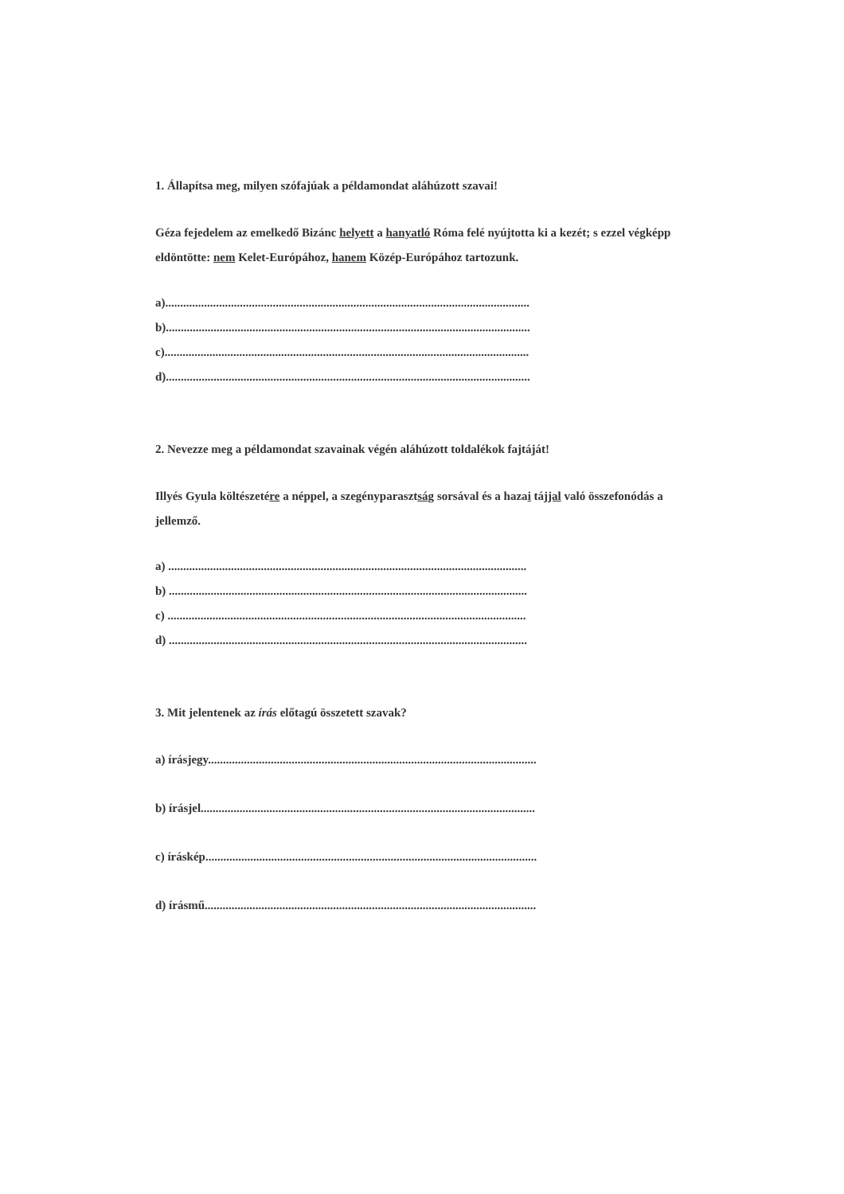1. Állapítsa meg, milyen szófajúak a példamondat aláhúzott szavai!
Géza fejedelem az emelkedő Bizánc helyett a hanyatló Róma felé nyújtotta ki a kezét; s ezzel végképp eldöntötte: nem Kelet-Európához, hanem Közép-Európához tartozunk.
a)..........................................................................................................................
b)..........................................................................................................................
c)..........................................................................................................................
d)..........................................................................................................................
2. Nevezze meg a példamondat szavainak végén aláhúzott toldalékok fajtáját!
Illyés Gyula költészetére a néppel, a szegényparasztság sorsával és a hazai tájjal való összefonódás a jellemző.
a) ........................................................................................................................
b) ........................................................................................................................
c) ........................................................................................................................
d) ........................................................................................................................
3. Mit jelentenek az írás előtagú összetett szavak?
a) írásjegy..............................................................................................................
b) írásjel................................................................................................................
c) íráskép...............................................................................................................
d) írásmű...............................................................................................................